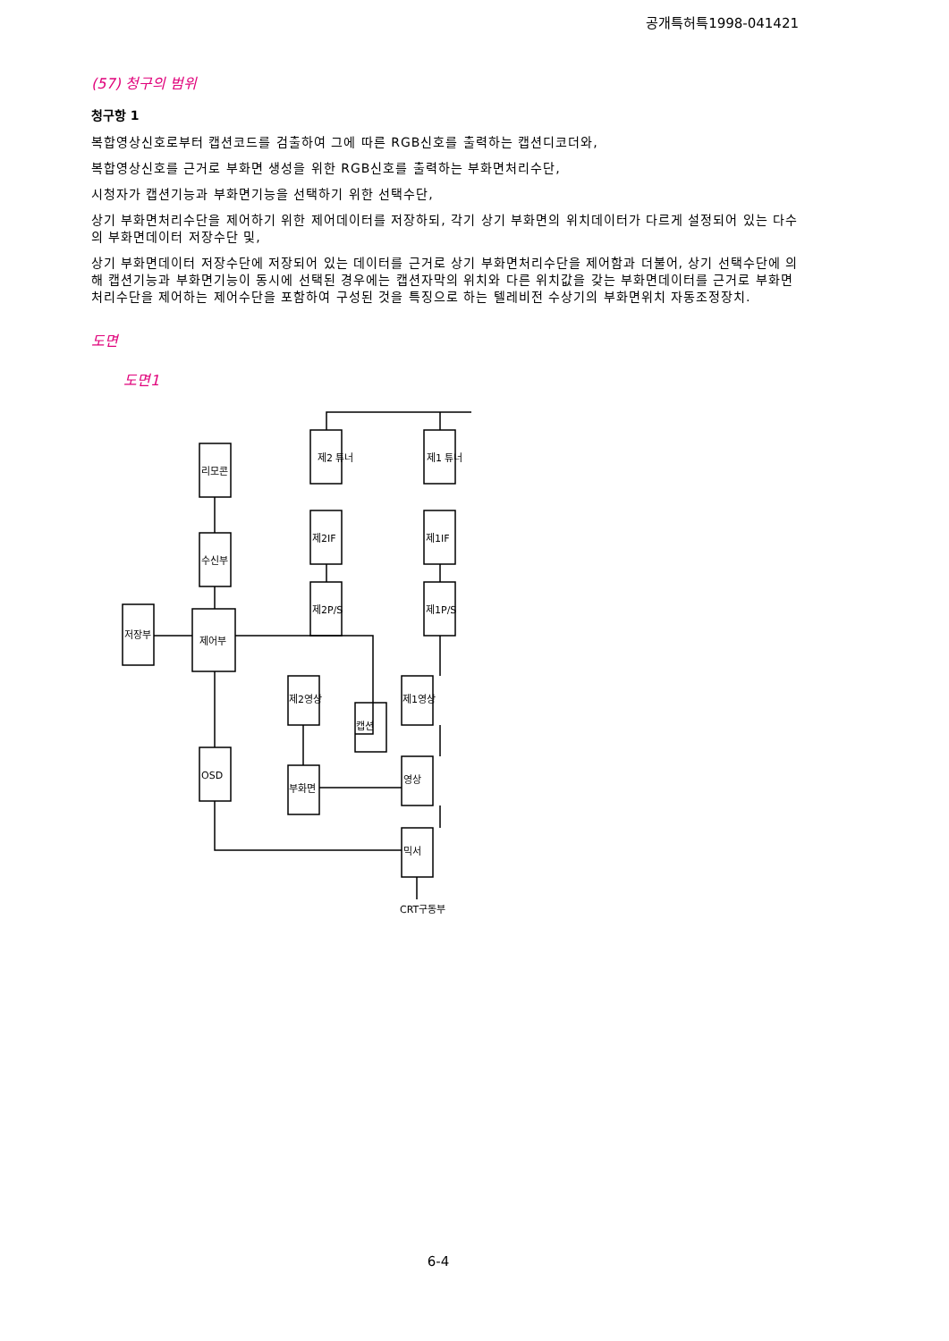공개특허특1998-041421
(57) 청구의 범위
청구항 1
복합영상신호로부터 캡션코드를 검출하여 그에 따른 RGB신호를 출력하는 캡션디코더와,
복합영상신호를 근거로 부화면 생성을 위한 RGB신호를 출력하는 부화면처리수단,
시청자가 캡션기능과 부화면기능을 선택하기 위한 선택수단,
상기 부화면처리수단을 제어하기 위한 제어데이터를 저장하되, 각기 상기 부화면의 위치데이터가 다르게 설정되어 있는 다수의 부화면데이터 저장수단 및,
상기 부화면데이터 저장수단에 저장되어 있는 데이터를 근거로 상기 부화면처리수단을 제어함과 더불어, 상기 선택수단에 의해 캡션기능과 부화면기능이 동시에 선택된 경우에는 캡션자막의 위치와 다른 위치값을 갖는 부화면데이터를 근거로 부화면처리수단을 제어하는 제어수단을 포함하여 구성된 것을 특징으로 하는 텔레비전 수상기의 부화면위치 자동조정장치.
도면
도면1
제2 튜너
제1 튜너
제2IF
제1IF
제2P/S
제1P/S
리모콘
수신부
제어부
저장부
제2영상
제1영상
캡션
영상
부화면
OSD
믹서
CRT구동부
6-4